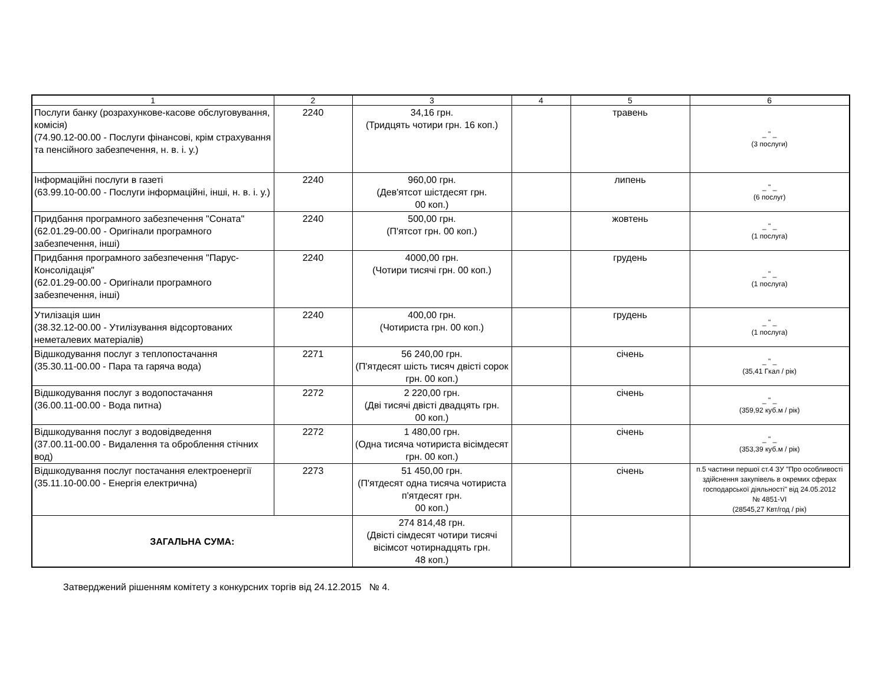| 1 | 2 | 3 | 4 | 5 | 6 |
| --- | --- | --- | --- | --- | --- |
| Послуги банку (розрахункове-касове обслуговування, комісія) (74.90.12-00.00 - Послуги фінансові, крім страхування та пенсійного забезпечення, н. в. і. у.) | 2240 | 34,16 грн. (Тридцять чотири грн. 16 коп.) | | травень | _ " _ (3 послуги) |
| Інформаційні послуги в газеті (63.99.10-00.00 - Послуги інформаційні, інші, н. в. і. у.) | 2240 | 960,00 грн. (Дев'ятсот шістдесят грн. 00 коп.) | | липень | _ " _ (6 послуг) |
| Придбання програмного забезпечення "Соната" (62.01.29-00.00 - Оригінали програмного забезпечення, інші) | 2240 | 500,00 грн. (П'ятсот грн. 00 коп.) | | жовтень | _ " _ (1 послуга) |
| Придбання програмного забезпечення "Парус-Консолідація" (62.01.29-00.00 - Оригінали програмного забезпечення, інші) | 2240 | 4000,00 грн. (Чотири тисячі грн. 00 коп.) | | грудень | _ " _ (1 послуга) |
| Утилізація шин (38.32.12-00.00 - Утилізування відсортованих неметалевих матеріалів) | 2240 | 400,00 грн. (Чотириста грн. 00 коп.) | | грудень | _ " _ (1 послуга) |
| Відшкодування послуг з теплопостачання (35.30.11-00.00 - Пара та гаряча вода) | 2271 | 56 240,00 грн. (П'ятдесят шість тисяч двісті сорок грн. 00 коп.) | | січень | _ " _ (35,41 Гкал / рік) |
| Відшкодування послуг з водопостачання (36.00.11-00.00 - Вода питна) | 2272 | 2 220,00 грн. (Дві тисячі двісті двадцять грн. 00 коп.) | | січень | _ " _ (359,92 куб.м / рік) |
| Відшкодування послуг з водовідведення (37.00.11-00.00 - Видалення та оброблення стічних вод) | 2272 | 1 480,00 грн. (Одна тисяча чотириста вісімдесят грн. 00 коп.) | | січень | _ " _ (353,39 куб.м / рік) |
| Відшкодування послуг постачання електроенергії (35.11.10-00.00 - Енергія електрична) | 2273 | 51 450,00 грн. (П'ятдесят одна тисяча чотириста п'ятдесят грн. 00 коп.) | | січень | п.5 частини першої ст.4 ЗУ "Про особливості здійснення закупівель в окремих сферах господарської діяльності" від 24.05.2012 № 4851-VI (28545,27 Квт/год / рік) |
| ЗАГАЛЬНА СУМА: | | 274 814,48 грн. (Двісті сімдесят чотири тисячі вісімсот чотирнадцять грн. 48 коп.) | | | |
Затверджений рішенням комітету з конкурсних торгів від 24.12.2015 № 4.